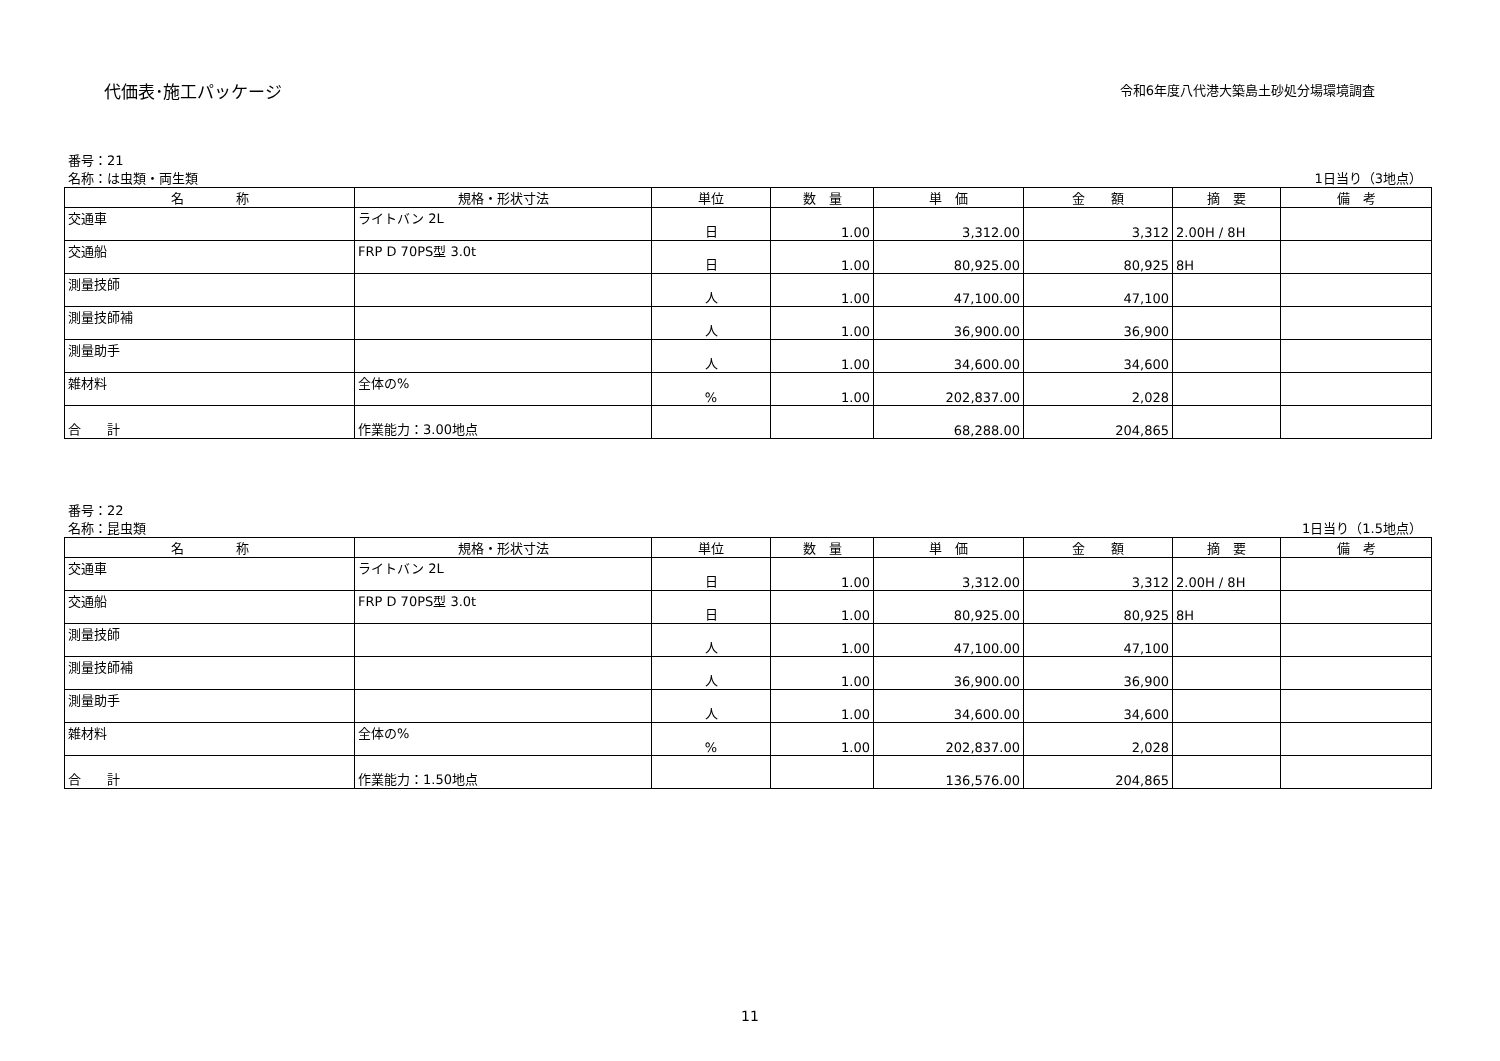代価表･施工パッケージ
令和6年度八代港大築島土砂処分場環境調査
番号：21
名称：は虫類・両生類 1日当り（3地点）
| 名 称 | 規格・形状寸法 | 単位 | 数 量 | 単 価 | 金 額 | 摘 要 | 備 考 |
| --- | --- | --- | --- | --- | --- | --- | --- |
| 交通車 | ライトバン 2L | 日 | 1.00 | 3,312.00 | 3,312 | 2.00H / 8H | |
| 交通船 | FRP D 70PS型 3.0t | 日 | 1.00 | 80,925.00 | 80,925 | 8H | |
| 測量技師 | | 人 | 1.00 | 47,100.00 | 47,100 | | |
| 測量技師補 | | 人 | 1.00 | 36,900.00 | 36,900 | | |
| 測量助手 | | 人 | 1.00 | 34,600.00 | 34,600 | | |
| 雑材料 | 全体の% | % | 1.00 | 202,837.00 | 2,028 | | |
| 合 計 | 作業能力：3.00地点 | | | 68,288.00 | 204,865 | | |
番号：22
名称：昆虫類 1日当り（1.5地点）
| 名 称 | 規格・形状寸法 | 単位 | 数 量 | 単 価 | 金 額 | 摘 要 | 備 考 |
| --- | --- | --- | --- | --- | --- | --- | --- |
| 交通車 | ライトバン 2L | 日 | 1.00 | 3,312.00 | 3,312 | 2.00H / 8H | |
| 交通船 | FRP D 70PS型 3.0t | 日 | 1.00 | 80,925.00 | 80,925 | 8H | |
| 測量技師 | | 人 | 1.00 | 47,100.00 | 47,100 | | |
| 測量技師補 | | 人 | 1.00 | 36,900.00 | 36,900 | | |
| 測量助手 | | 人 | 1.00 | 34,600.00 | 34,600 | | |
| 雑材料 | 全体の% | % | 1.00 | 202,837.00 | 2,028 | | |
| 合 計 | 作業能力：1.50地点 | | | 136,576.00 | 204,865 | | |
11